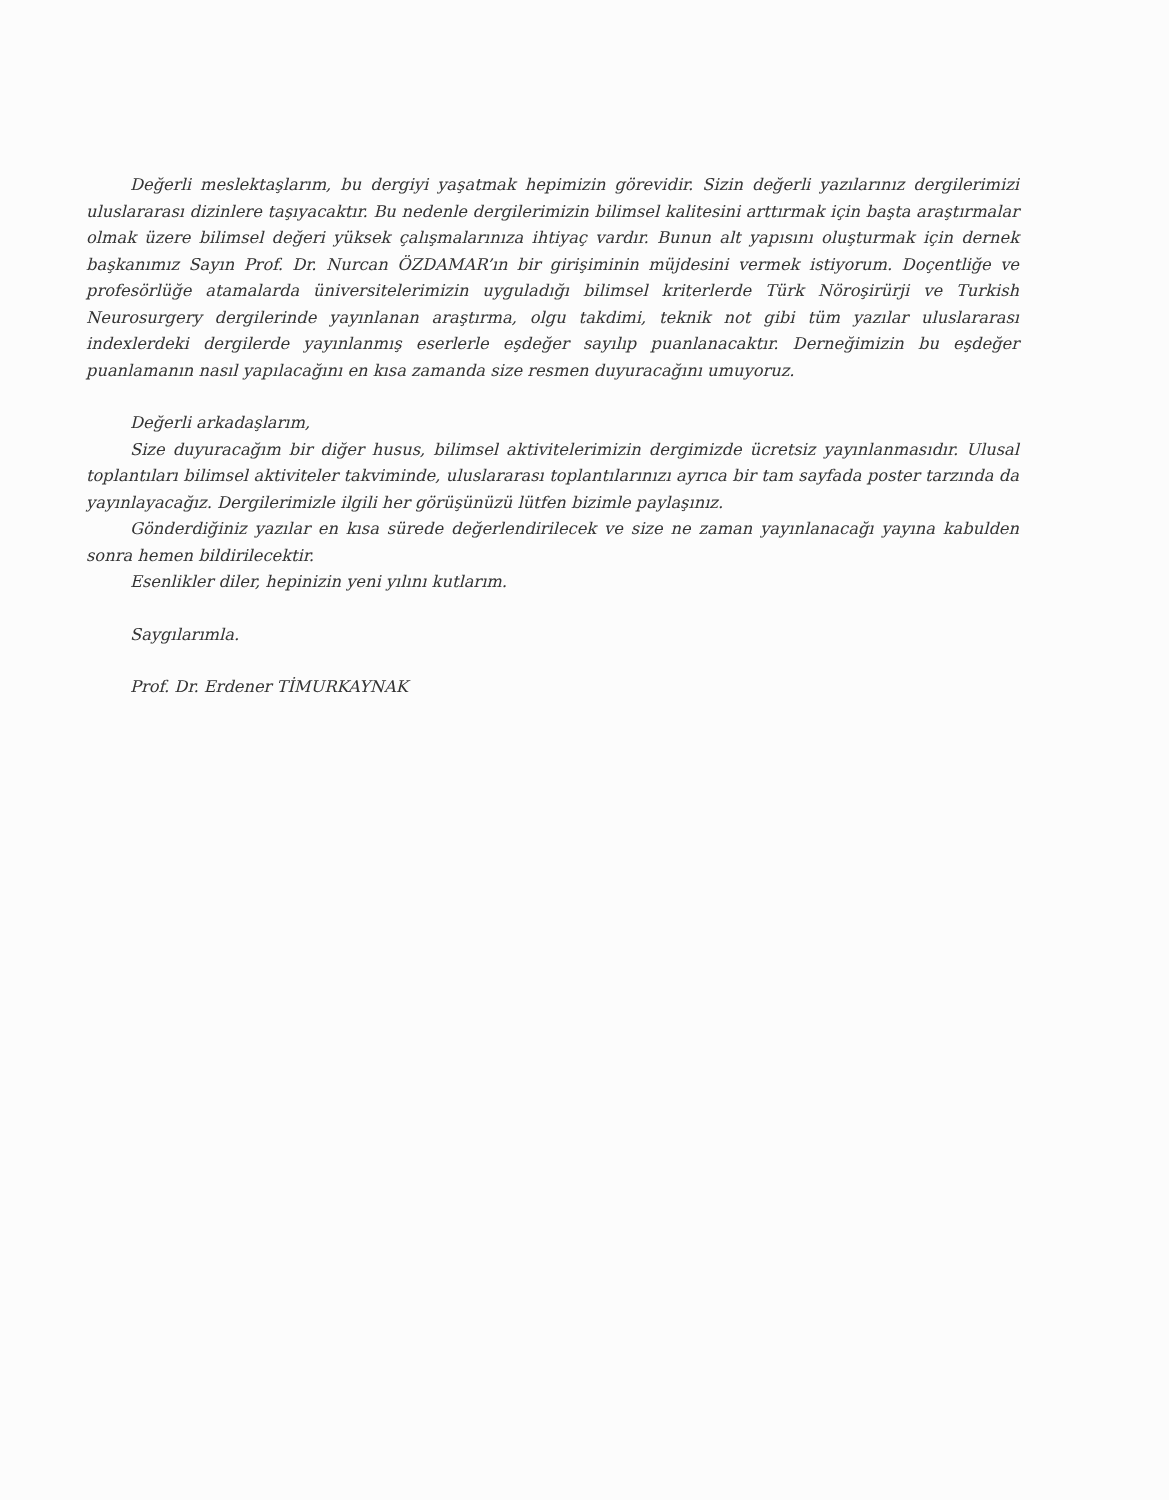Değerli meslektaşlarım, bu dergiyi yaşatmak hepimizin görevidir. Sizin değerli yazılarınız dergilerimizi uluslararası dizinlere taşıyacaktır. Bu nedenle dergilerimizin bilimsel kalitesini arttırmak için başta araştırmalar olmak üzere bilimsel değeri yüksek çalışmalarınıza ihtiyaç vardır. Bunun alt yapısını oluşturmak için dernek başkanımız Sayın Prof. Dr. Nurcan ÖZDAMAR’ın bir girişiminin müjdesini vermek istiyorum. Doçentliğe ve profesörlüğe atamalarda üniversitelerimizin uyguladığı bilimsel kriterlerde Türk Nöroşirürji ve Turkish Neurosurgery dergilerinde yayınlanan araştırma, olgu takdimi, teknik not gibi tüm yazılar uluslararası indexlerdeki dergilerde yayınlanmış eserlerle eşdeğer sayılıp puanlanacaktır. Derneğimizin bu eşdeğer puanlamanın nasıl yapılacağını en kısa zamanda size resmen duyuracağını umuyoruz.
Değerli arkadaşlarım,
Size duyuracağım bir diğer husus, bilimsel aktivitelerimizin dergimizde ücretsiz yayınlanmasıdır. Ulusal toplantıları bilimsel aktiviteler takviminde, uluslararası toplantılarınızı ayrıca bir tam sayfada poster tarzında da yayınlayacağız. Dergilerimizle ilgili her görüşünüzü lütfen bizimle paylaşınız.
Gönderdiğiniz yazılar en kısa sürede değerlendirilecek ve size ne zaman yayınlanacağı yayına kabulden sonra hemen bildirilecektir.
Esenlikler diler, hepinizin yeni yılını kutlarım.
Saygılarımla.
Prof. Dr. Erdener TİMURKAYNAK